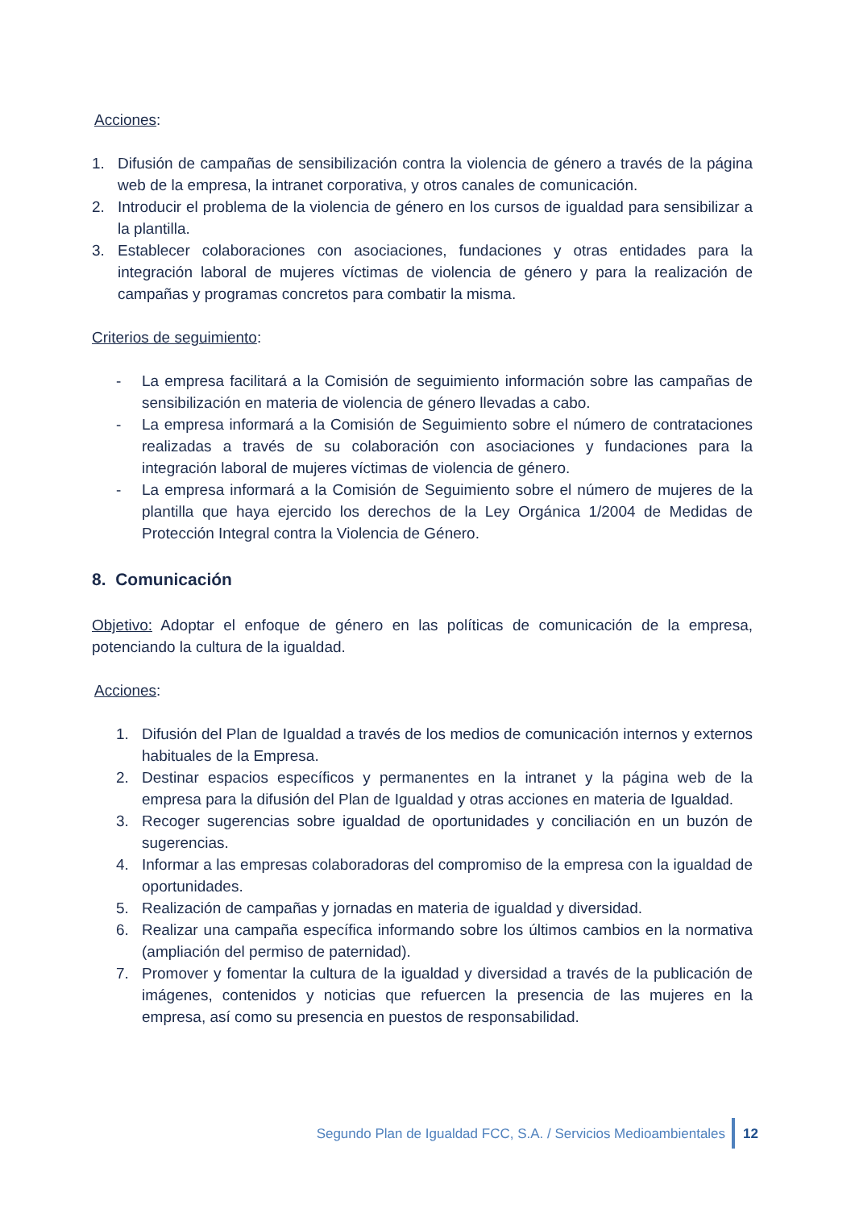Acciones:
1. Difusión de campañas de sensibilización contra la violencia de género a través de la página web de la empresa, la intranet corporativa, y otros canales de comunicación.
2. Introducir el problema de la violencia de género en los cursos de igualdad para sensibilizar a la plantilla.
3. Establecer colaboraciones con asociaciones, fundaciones y otras entidades para la integración laboral de mujeres víctimas de violencia de género y para la realización de campañas y programas concretos para combatir la misma.
Criterios de seguimiento:
- La empresa facilitará a la Comisión de seguimiento información sobre las campañas de sensibilización en materia de violencia de género llevadas a cabo.
- La empresa informará a la Comisión de Seguimiento sobre el número de contrataciones realizadas a través de su colaboración con asociaciones y fundaciones para la integración laboral de mujeres víctimas de violencia de género.
- La empresa informará a la Comisión de Seguimiento sobre el número de mujeres de la plantilla que haya ejercido los derechos de la Ley Orgánica 1/2004 de Medidas de Protección Integral contra la Violencia de Género.
8. Comunicación
Objetivo: Adoptar el enfoque de género en las políticas de comunicación de la empresa, potenciando la cultura de la igualdad.
Acciones:
1. Difusión del Plan de Igualdad a través de los medios de comunicación internos y externos habituales de la Empresa.
2. Destinar espacios específicos y permanentes en la intranet y la página web de la empresa para la difusión del Plan de Igualdad y otras acciones en materia de Igualdad.
3. Recoger sugerencias sobre igualdad de oportunidades y conciliación en un buzón de sugerencias.
4. Informar a las empresas colaboradoras del compromiso de la empresa con la igualdad de oportunidades.
5. Realización de campañas y jornadas en materia de igualdad y diversidad.
6. Realizar una campaña específica informando sobre los últimos cambios en la normativa (ampliación del permiso de paternidad).
7. Promover y fomentar la cultura de la igualdad y diversidad a través de la publicación de imágenes, contenidos y noticias que refuercen la presencia de las mujeres en la empresa, así como su presencia en puestos de responsabilidad.
Segundo Plan de Igualdad FCC, S.A. / Servicios Medioambientales
12